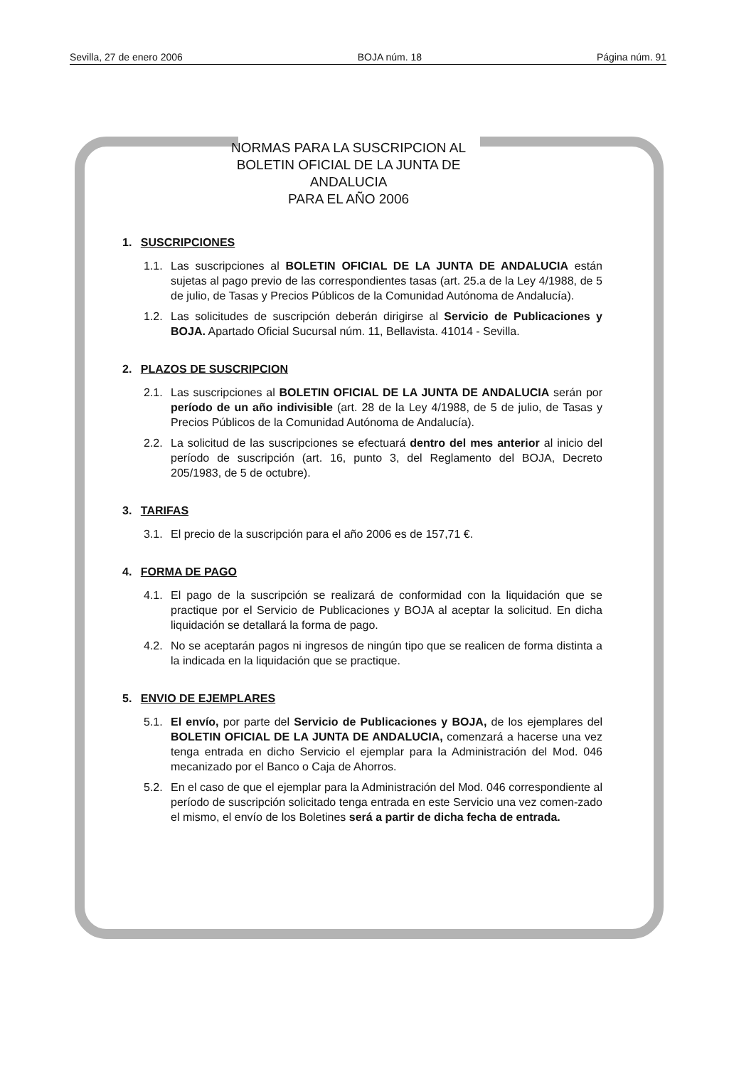Sevilla, 27 de enero 2006 BOJA núm. 18 Página núm. 91
NORMAS PARA LA SUSCRIPCION AL
BOLETIN OFICIAL DE LA JUNTA DE ANDALUCIA
PARA EL AÑO 2006
1. SUSCRIPCIONES
1.1. Las suscripciones al BOLETIN OFICIAL DE LA JUNTA DE ANDALUCIA están sujetas al pago previo de las correspondientes tasas (art. 25.a de la Ley 4/1988, de 5 de julio, de Tasas y Precios Públicos de la Comunidad Autónoma de Andalucía).
1.2. Las solicitudes de suscripción deberán dirigirse al Servicio de Publicaciones y BOJA. Apartado Oficial Sucursal núm. 11, Bellavista. 41014 - Sevilla.
2. PLAZOS DE SUSCRIPCION
2.1. Las suscripciones al BOLETIN OFICIAL DE LA JUNTA DE ANDALUCIA serán por período de un año indivisible (art. 28 de la Ley 4/1988, de 5 de julio, de Tasas y Precios Públicos de la Comunidad Autónoma de Andalucía).
2.2. La solicitud de las suscripciones se efectuará dentro del mes anterior al inicio del período de suscripción (art. 16, punto 3, del Reglamento del BOJA, Decreto 205/1983, de 5 de octubre).
3. TARIFAS
3.1. El precio de la suscripción para el año 2006 es de 157,71 €.
4. FORMA DE PAGO
4.1. El pago de la suscripción se realizará de conformidad con la liquidación que se practique por el Servicio de Publicaciones y BOJA al aceptar la solicitud. En dicha liquidación se detallará la forma de pago.
4.2. No se aceptarán pagos ni ingresos de ningún tipo que se realicen de forma distinta a la indicada en la liquidación que se practique.
5. ENVIO DE EJEMPLARES
5.1. El envío, por parte del Servicio de Publicaciones y BOJA, de los ejemplares del BOLETIN OFICIAL DE LA JUNTA DE ANDALUCIA, comenzará a hacerse una vez tenga entrada en dicho Servicio el ejemplar para la Administración del Mod. 046 mecanizado por el Banco o Caja de Ahorros.
5.2. En el caso de que el ejemplar para la Administración del Mod. 046 correspondiente al período de suscripción solicitado tenga entrada en este Servicio una vez comen-zado el mismo, el envío de los Boletines será a partir de dicha fecha de entrada.